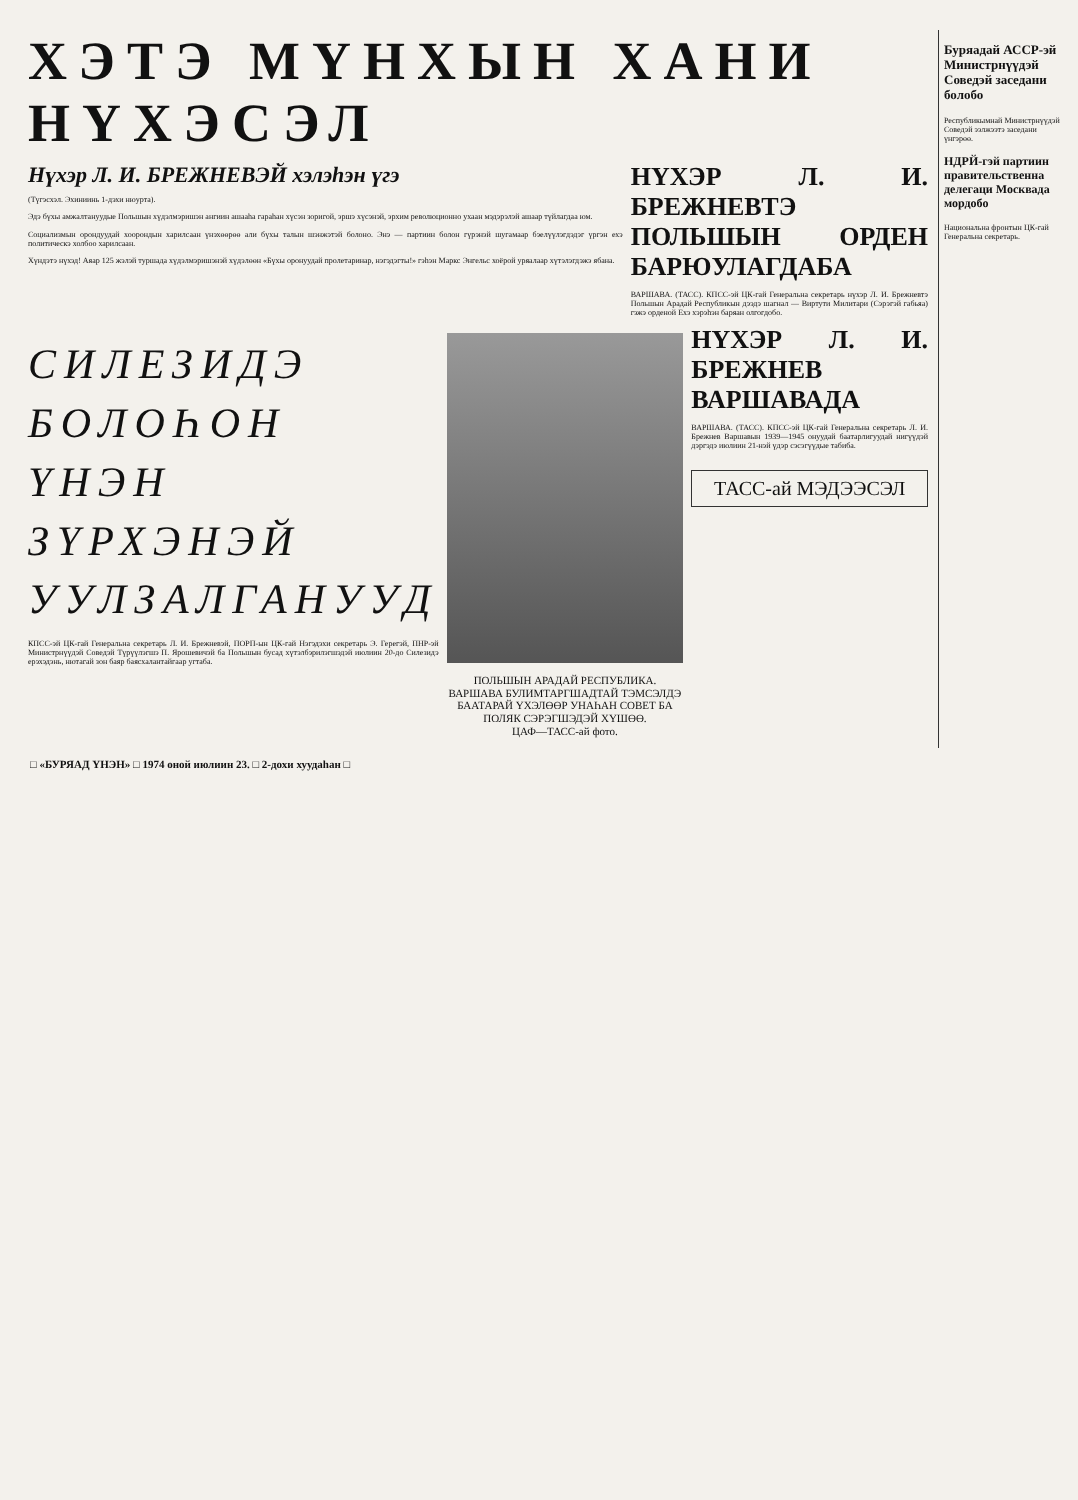ХЭТЭ МҮНХЫН ХАНИ НҮХЭСЭЛ
Нүхэр Л. И. БРЕЖНЕВЭЙ хэлэһэн үгэ
(Түгэсхэл. Эхиниинь 1-дэхи нюурта).
Эдэ бүхы амжалтануудые Польшын хүдэлмэришэн ангиин ашааһа гараһан хүсэн зоригой, эршэ хүсэнэй, эрхим революционно ухаан мэдэрэлэй ашаар түйлагдаа юм.
Социализмын орондуудай хоорондын харилсаан үнэхөөрөө али бүхы талын шэнжэтэй болоно. Энэ — партиин болон гүрэнэй шугамаар бэелүүлэгдэдэг үргэн ехэ политическэ холбоо харилсаан.
Хүндэтэ нүхэд! Аяар 125 жэлэй туршада хүдэлмэришэнэй хүдэлөөн «Бүхы оронуудай пролетаринар, нэгэдэгты!» гэһэн Маркс Энгельс хоёрой уряалаар хүтэлэгдэжэ ябана.
НҮХЭР Л. И. БРЕЖНЕВТЭ ПОЛЬШЫН ОРДЕН БАРЮУЛАГДАБА
ВАРШАВА. (ТАСС). КПСС-эй ЦК-гай Генеральна секретарь нүхэр Л. И. Брежневтэ Польшын Арадай Республикын дээдэ шагнал — Виртути Милитари (Сэрэгэй габьяа) гэжэ орденой Ехэ хэрэһэн баряан олгогдобо.
СИЛЕЗИДЭ БОЛОҺОН ҮНЭН ЗҮРХЭНЭЙ УУЛЗАЛГАНУУД
КПСС-эй ЦК-гай Генеральна секретарь Л. И. Брежневэй, ПОРП-ын ЦК-гай Нэгэдэхи секретарь Э. Герегэй, ПНР-эй Министрнүүдэй Соведэй Түрүүлэгшэ П. Ярошевичэй ба Польшын бусад хүтэлбэрилэгшэдэй июлиин 20-до Силезидэ ерэхэдэнь, нютагай зон баяр баясхалантайгаар угтаба.
ПОЛЬШЫН АРАДАЙ РЕСПУБЛИКА. ВАРШАВА БУЛИМТАРГШАДТАЙ ТЭМСЭЛДЭ БААТАРАЙ ҮХЭЛӨӨР УНАҺАН СОВЕТ БА ПОЛЯК СЭРЭГШЭДЭЙ ХҮШӨӨ.
ЦАФ—ТАСС-ай фото.
НҮХЭР Л. И. БРЕЖНЕВ ВАРШАВАДА
ВАРШАВА. (ТАСС). КПСС-эй ЦК-гай Генеральна секретарь Л. И. Брежнев Варшавын 1939—1945 онуудай баатарлигуудай нигүүдэй дэргэдэ июлиин 21-нэй үдэр сэсэгүүдые табиба.
ТАСС-ай МЭДЭЭСЭЛ
Буряадай АССР-эй Министрнүүдэй Соведэй заседани болобо
Республикымнай Министрнүүдэй Соведэй ээлжээтэ заседани үнгэрөө.
НДРЙ-гэй партиин правительственна делегаци Москвада мордобо
Национальна фронтын ЦК-гай Генеральна секретарь.
□ «БУРЯАД ҮНЭН» □ 1974 оной июлиин 23. □ 2-дохи хуудаһан □